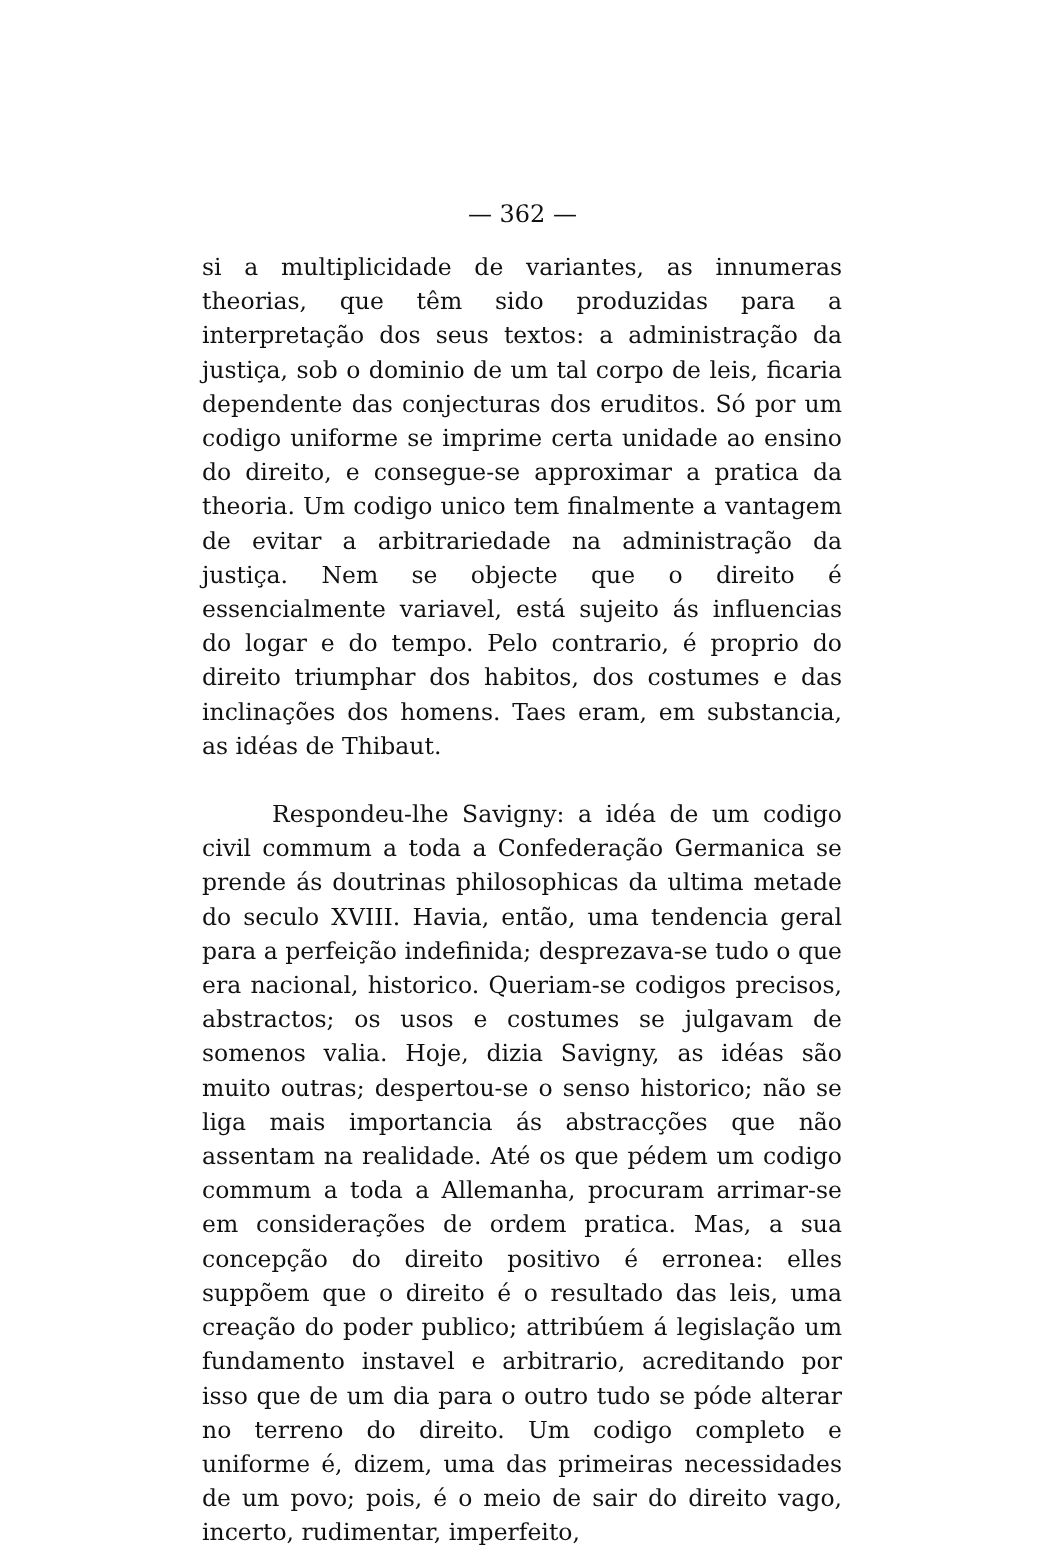— 362 —
si a multiplicidade de variantes, as innumeras theorias, que têm sido produzidas para a interpretação dos seus textos: a administração da justiça, sob o dominio de um tal corpo de leis, ficaria dependente das conjecturas dos eruditos. Só por um codigo uniforme se imprime certa unidade ao ensino do direito, e consegue-se approximar a pratica da theoria. Um codigo unico tem finalmente a vantagem de evitar a arbitrariedade na administração da justiça. Nem se objecte que o direito é essencialmente variavel, está sujeito ás influencias do logar e do tempo. Pelo contrario, é proprio do direito triumphar dos habitos, dos costumes e das inclinações dos homens. Taes eram, em substancia, as idéas de Thibaut.
Respondeu-lhe Savigny: a idéa de um codigo civil commum a toda a Confederação Germanica se prende ás doutrinas philosophicas da ultima metade do seculo XVIII. Havia, então, uma tendencia geral para a perfeição indefinida; desprezava-se tudo o que era nacional, historico. Queriam-se codigos precisos, abstractos; os usos e costumes se julgavam de somenos valia. Hoje, dizia Savigny, as idéas são muito outras; despertou-se o senso historico; não se liga mais importancia ás abstracções que não assentam na realidade. Até os que pédem um codigo commum a toda a Allemanha, procuram arrimar-se em considerações de ordem pratica. Mas, a sua concepção do direito positivo é erronea: elles suppõem que o direito é o resultado das leis, uma creação do poder publico; attribúem á legislação um fundamento instavel e arbitrario, acreditando por isso que de um dia para o outro tudo se póde alterar no terreno do direito. Um codigo completo e uniforme é, dizem, uma das primeiras necessidades de um povo; pois, é o meio de sair do direito vago, incerto, rudimentar, imperfeito,